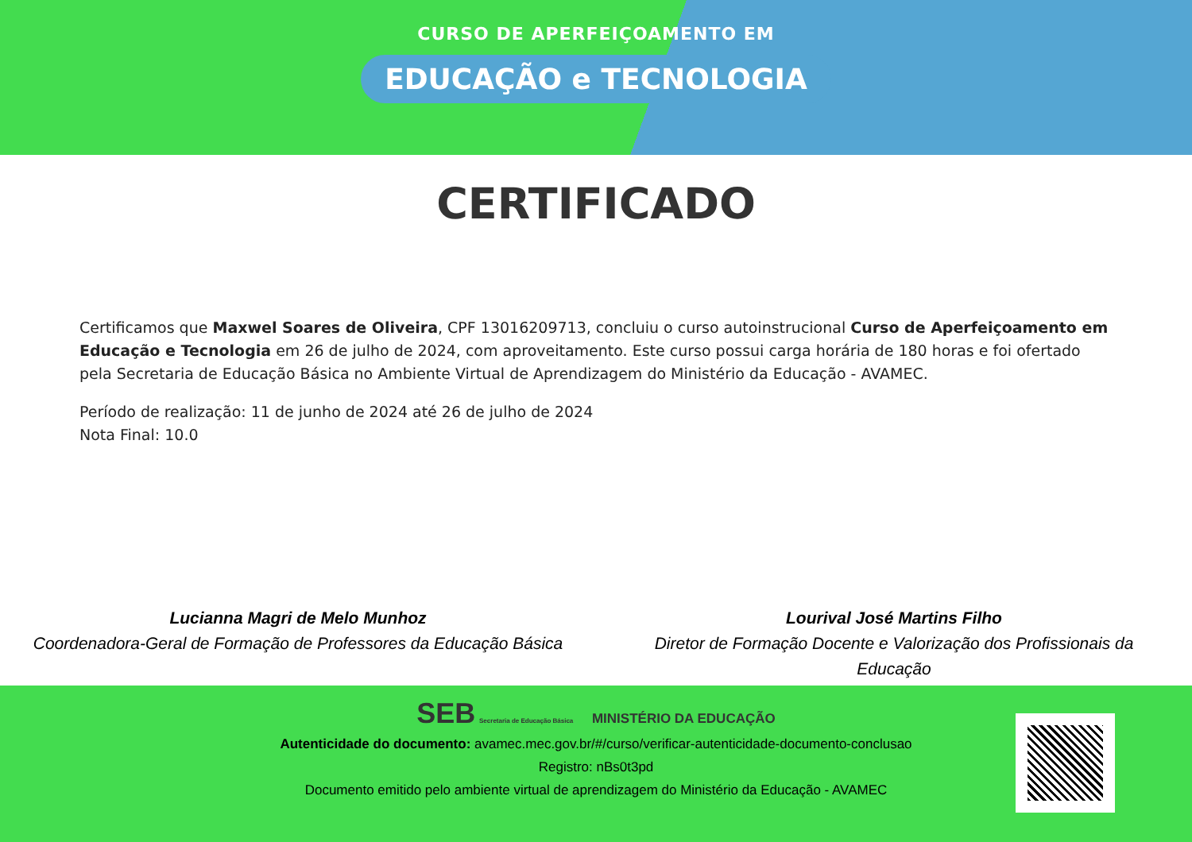CURSO DE APERFEIÇOAMENTO EM
EDUCAÇÃO e TECNOLOGIA
CERTIFICADO
Certificamos que Maxwel Soares de Oliveira, CPF 13016209713, concluiu o curso autoinstrucional Curso de Aperfeiçoamento em Educação e Tecnologia em 26 de julho de 2024, com aproveitamento. Este curso possui carga horária de 180 horas e foi ofertado pela Secretaria de Educação Básica no Ambiente Virtual de Aprendizagem do Ministério da Educação - AVAMEC.
Período de realização: 11 de junho de 2024 até 26 de julho de 2024
Nota Final: 10.0
Lucianna Magri de Melo Munhoz
Coordenadora-Geral de Formação de Professores da Educação Básica
Lourival José Martins Filho
Diretor de Formação Docente e Valorização dos Profissionais da Educação
SEB Secretaria de Educação Básica MINISTÉRIO DA EDUCAÇÃO
Autenticidade do documento: avamec.mec.gov.br/#/curso/verificar-autenticidade-documento-conclusao
Registro: nBs0t3pd
Documento emitido pelo ambiente virtual de aprendizagem do Ministério da Educação - AVAMEC